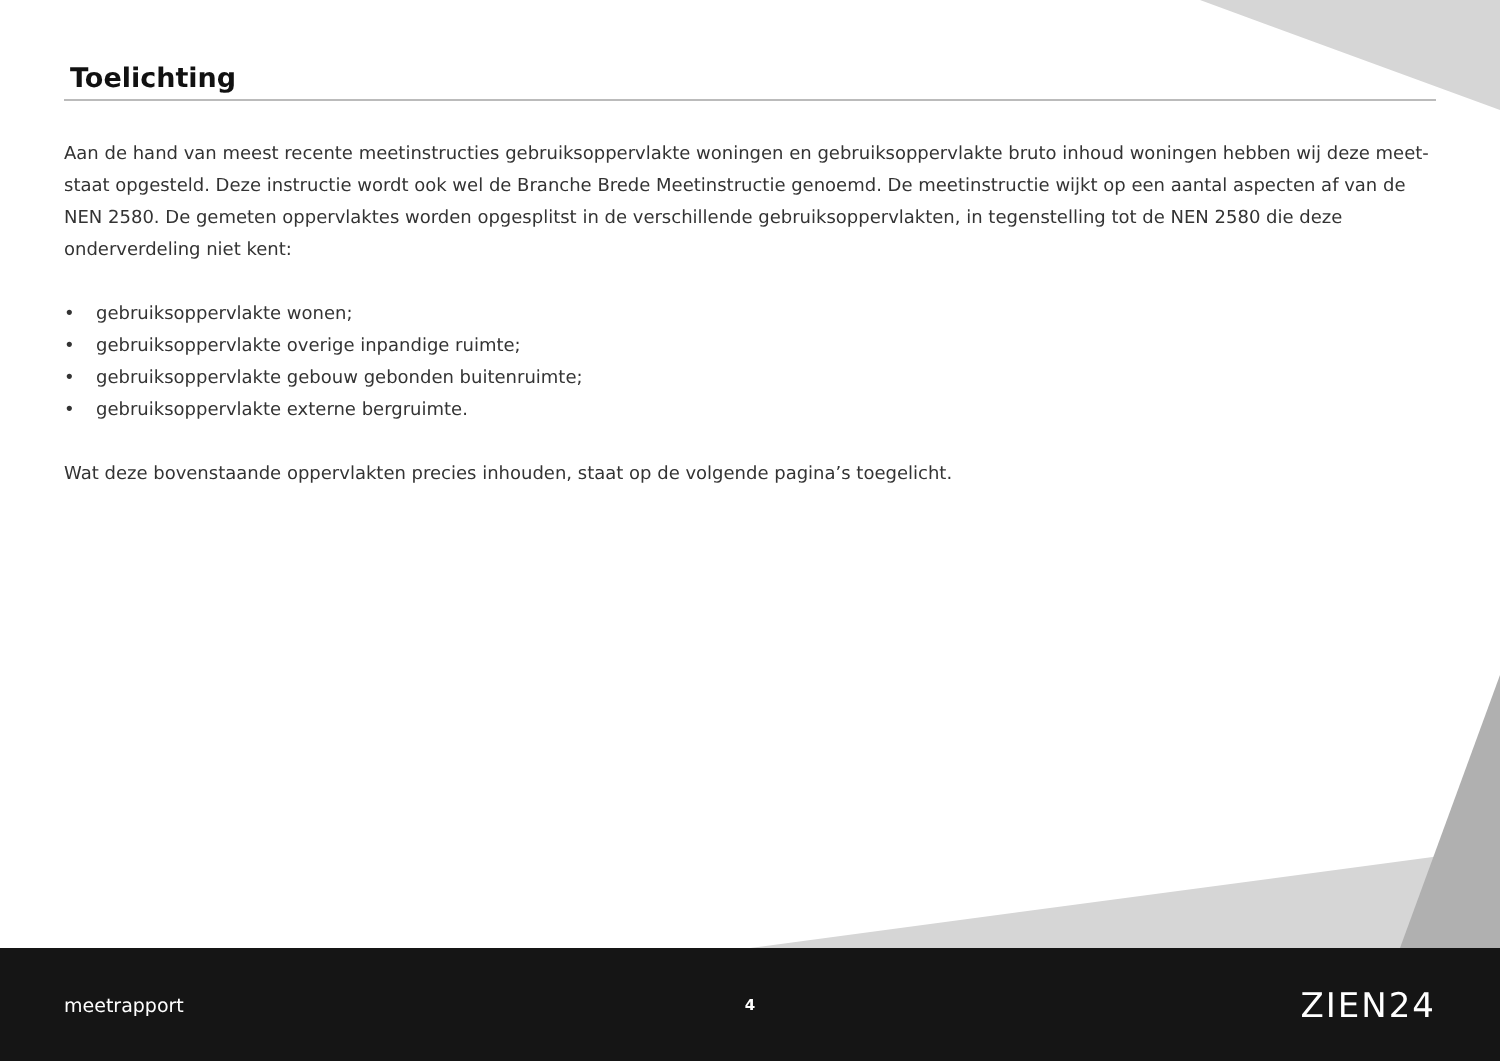Toelichting
Aan de hand van meest recente meetinstructies gebruiksoppervlakte woningen en gebruiksoppervlakte bruto inhoud woningen hebben wij deze meet-staat opgesteld. Deze instructie wordt ook wel de Branche Brede Meetinstructie genoemd. De meetinstructie wijkt op een aantal aspecten af van de NEN 2580. De gemeten oppervlaktes worden opgesplitst in de verschillende gebruiksoppervlakten, in tegenstelling tot de NEN 2580 die deze onderverdeling niet kent:
• gebruiksoppervlakte wonen;
• gebruiksoppervlakte overige inpandige ruimte;
• gebruiksoppervlakte gebouw gebonden buitenruimte;
• gebruiksoppervlakte externe bergruimte.
Wat deze bovenstaande oppervlakten precies inhouden, staat op de volgende pagina’s toegelicht.
meetrapport
4
ZIEN24